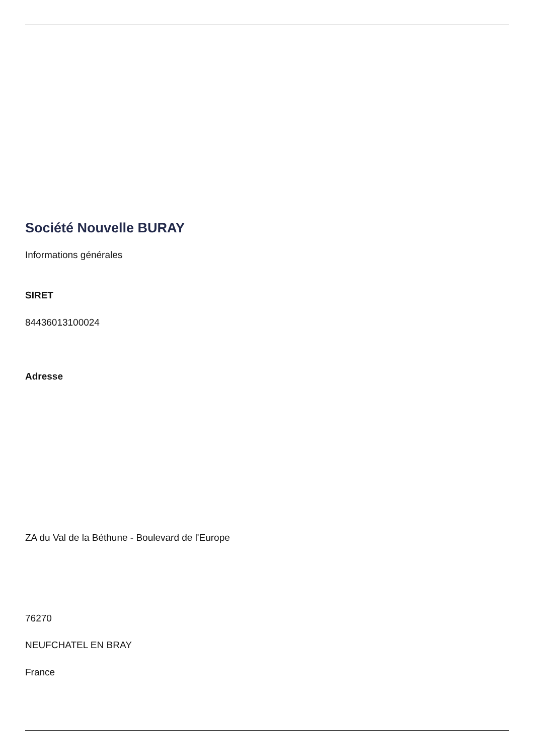Société Nouvelle BURAY
Informations générales
SIRET
84436013100024
Adresse
ZA du Val de la Béthune - Boulevard de l'Europe
76270
NEUFCHATEL EN BRAY
France